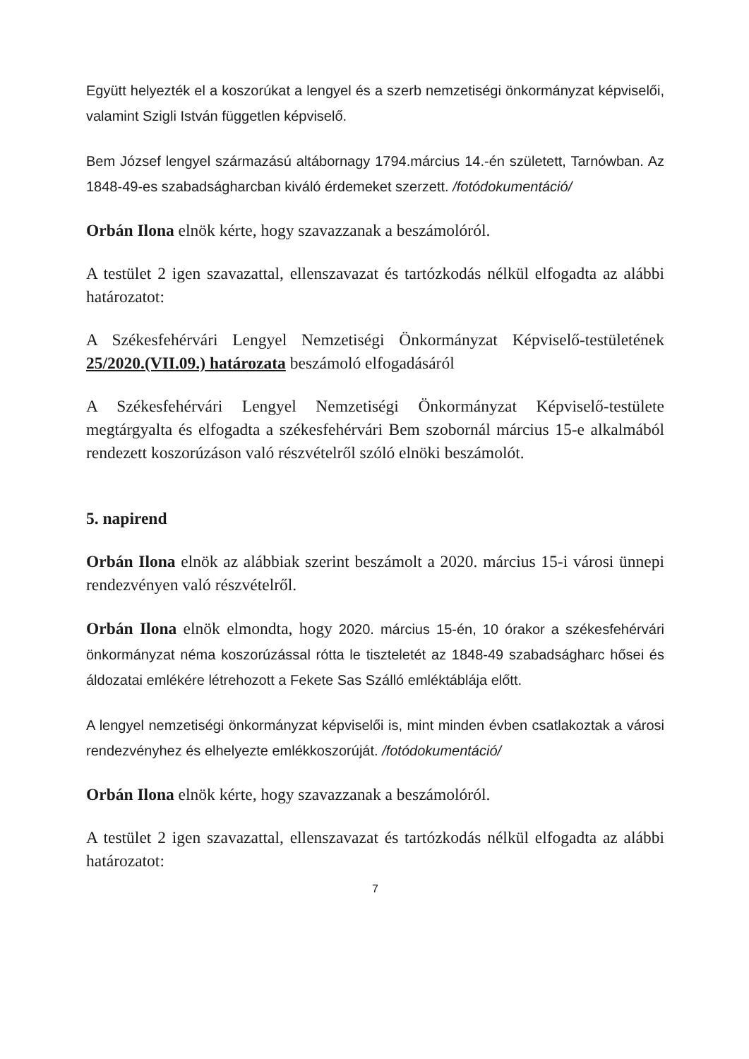Együtt helyezték el a koszorúkat a lengyel és a szerb nemzetiségi önkormányzat képviselői, valamint Szigli István független képviselő.
Bem József lengyel származású altábornagy 1794.március 14.-én született, Tarnówban. Az 1848-49-es szabadságharcban kiváló érdemeket szerzett. /fotódokumentáció/
Orbán Ilona elnök kérte, hogy szavazzanak a beszámolóról.
A testület 2 igen szavazattal, ellenszavazat és tartózkodás nélkül elfogadta az alábbi határozatot:
A Székesfehérvári Lengyel Nemzetiségi Önkormányzat Képviselő-testületének 25/2020.(VII.09.) határozata beszámoló elfogadásáról
A Székesfehérvári Lengyel Nemzetiségi Önkormányzat Képviselő-testülete megtárgyalta és elfogadta a székesfehérvári Bem szobornál március 15-e alkalmából rendezett koszorúzáson való részvételről szóló elnöki beszámolót.
5. napirend
Orbán Ilona elnök az alábbiak szerint beszámolt a 2020. március 15-i városi ünnepi rendezvényen való részvételről.
Orbán Ilona elnök elmondta, hogy 2020. március 15-én, 10 órakor a székesfehérvári önkormányzat néma koszorúzással rótta le tiszteletét az 1848-49 szabadságharc hősei és áldozatai emlékére létrehozott a Fekete Sas Szálló emléktáblája előtt.
A lengyel nemzetiségi önkormányzat képviselői is, mint minden évben csatlakoztak a városi rendezvényhez és elhelyezte emlékkoszorúját. /fotódokumentáció/
Orbán Ilona elnök kérte, hogy szavazzanak a beszámolóról.
A testület 2 igen szavazattal, ellenszavazat és tartózkodás nélkül elfogadta az alábbi határozatot:
7